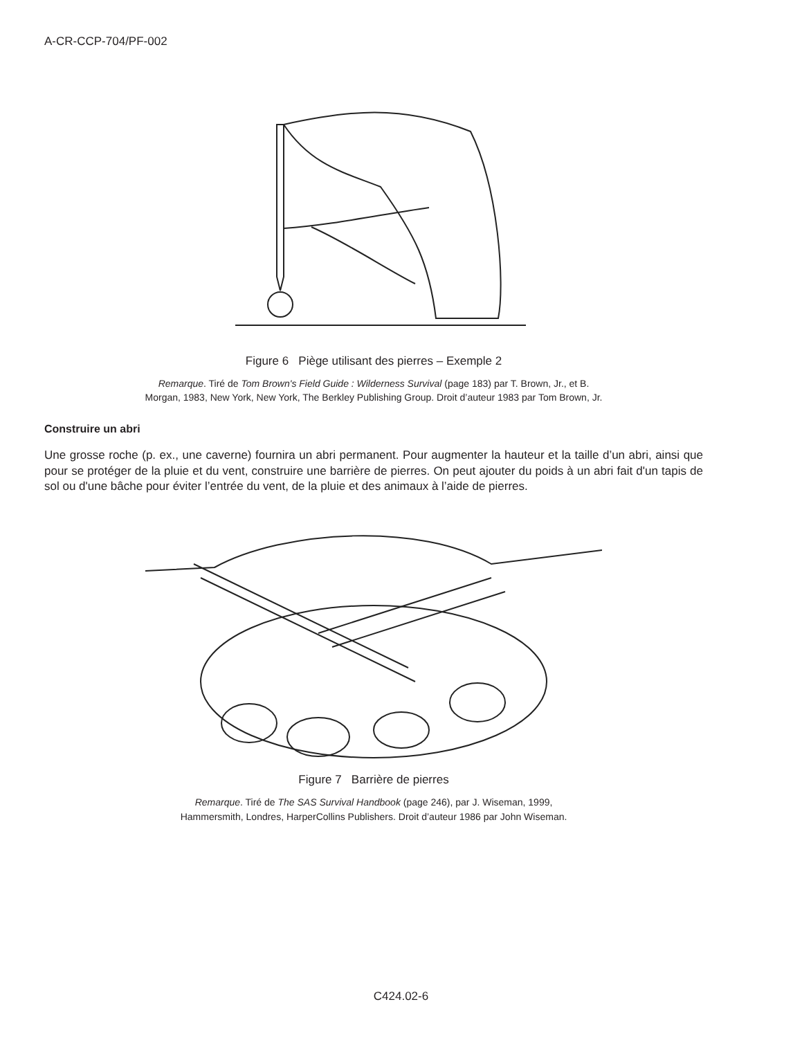A-CR-CCP-704/PF-002
Figure 6 Piège utilisant des pierres – Exemple 2
Remarque. Tiré de Tom Brown's Field Guide : Wilderness Survival (page 183) par T. Brown, Jr., et B.
Morgan, 1983, New York, New York, The Berkley Publishing Group. Droit d’auteur 1983 par Tom Brown, Jr.
Construire un abri
Une grosse roche (p. ex., une caverne) fournira un abri permanent. Pour augmenter la hauteur et la taille d’un abri, ainsi que pour se protéger de la pluie et du vent, construire une barrière de pierres. On peut ajouter du poids à un abri fait d'un tapis de sol ou d'une bâche pour éviter l’entrée du vent, de la pluie et des animaux à l’aide de pierres.
Figure 7 Barrière de pierres
Remarque. Tiré de The SAS Survival Handbook (page 246), par J. Wiseman, 1999,
Hammersmith, Londres, HarperCollins Publishers. Droit d’auteur 1986 par John Wiseman.
C424.02-6